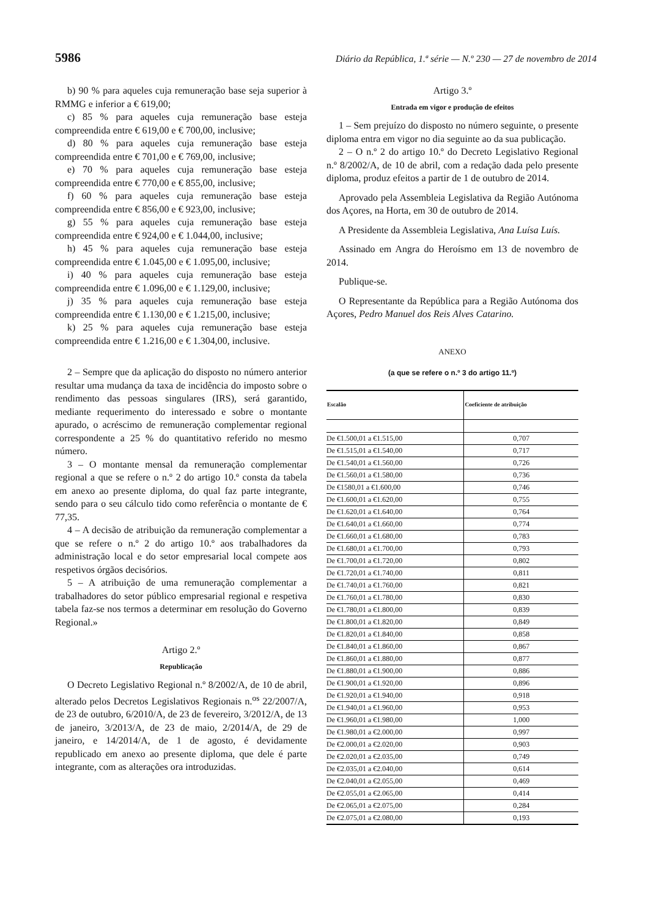5986 Diário da República, 1.ª série — N.º 230 — 27 de novembro de 2014
b) 90 % para aqueles cuja remuneração base seja superior à RMMG e inferior a € 619,00;
c) 85 % para aqueles cuja remuneração base esteja compreendida entre € 619,00 e € 700,00, inclusive;
d) 80 % para aqueles cuja remuneração base esteja compreendida entre € 701,00 e € 769,00, inclusive;
e) 70 % para aqueles cuja remuneração base esteja compreendida entre € 770,00 e € 855,00, inclusive;
f) 60 % para aqueles cuja remuneração base esteja compreendida entre € 856,00 e € 923,00, inclusive;
g) 55 % para aqueles cuja remuneração base esteja compreendida entre € 924,00 e € 1.044,00, inclusive;
h) 45 % para aqueles cuja remuneração base esteja compreendida entre € 1.045,00 e € 1.095,00, inclusive;
i) 40 % para aqueles cuja remuneração base esteja compreendida entre € 1.096,00 e € 1.129,00, inclusive;
j) 35 % para aqueles cuja remuneração base esteja compreendida entre € 1.130,00 e € 1.215,00, inclusive;
k) 25 % para aqueles cuja remuneração base esteja compreendida entre € 1.216,00 e € 1.304,00, inclusive.
2 – Sempre que da aplicação do disposto no número anterior resultar uma mudança da taxa de incidência do imposto sobre o rendimento das pessoas singulares (IRS), será garantido, mediante requerimento do interessado e sobre o montante apurado, o acréscimo de remuneração complementar regional correspondente a 25 % do quantitativo referido no mesmo número.
3 – O montante mensal da remuneração complementar regional a que se refere o n.º 2 do artigo 10.º consta da tabela em anexo ao presente diploma, do qual faz parte integrante, sendo para o seu cálculo tido como referência o montante de € 77,35.
4 – A decisão de atribuição da remuneração complementar a que se refere o n.º 2 do artigo 10.º aos trabalhadores da administração local e do setor empresarial local compete aos respetivos órgãos decisórios.
5 – A atribuição de uma remuneração complementar a trabalhadores do setor público empresarial regional e respetiva tabela faz-se nos termos a determinar em resolução do Governo Regional.»
Artigo 2.º
Republicação
O Decreto Legislativo Regional n.º 8/2002/A, de 10 de abril, alterado pelos Decretos Legislativos Regionais n.<sup>os</sup> 22/2007/A, de 23 de outubro, 6/2010/A, de 23 de fevereiro, 3/2012/A, de 13 de janeiro, 3/2013/A, de 23 de maio, 2/2014/A, de 29 de janeiro, e 14/2014/A, de 1 de agosto, é devidamente republicado em anexo ao presente diploma, que dele é parte integrante, com as alterações ora introduzidas.
Artigo 3.º
Entrada em vigor e produção de efeitos
1 – Sem prejuízo do disposto no número seguinte, o presente diploma entra em vigor no dia seguinte ao da sua publicação.
2 – O n.º 2 do artigo 10.º do Decreto Legislativo Regional n.º 8/2002/A, de 10 de abril, com a redação dada pelo presente diploma, produz efeitos a partir de 1 de outubro de 2014.
Aprovado pela Assembleia Legislativa da Região Autónoma dos Açores, na Horta, em 30 de outubro de 2014.
A Presidente da Assembleia Legislativa, Ana Luísa Luís.
Assinado em Angra do Heroísmo em 13 de novembro de 2014.
Publique-se.
O Representante da República para a Região Autónoma dos Açores, Pedro Manuel dos Reis Alves Catarino.
ANEXO
(a que se refere o n.º 3 do artigo 11.º)
| Escalão | Coeficiente de atribuição |
| --- | --- |
| De €1.500,01 a €1.515,00 | 0,707 |
| De €1.515,01 a €1.540,00 | 0,717 |
| De €1.540,01 a €1.560,00 | 0,726 |
| De €1.560,01 a €1.580,00 | 0,736 |
| De €1580,01 a €1.600,00 | 0,746 |
| De €1.600,01 a €1.620,00 | 0,755 |
| De €1.620,01 a €1.640,00 | 0,764 |
| De €1.640,01 a €1.660,00 | 0,774 |
| De €1.660,01 a €1.680,00 | 0,783 |
| De €1.680,01 a €1.700,00 | 0,793 |
| De €1.700,01 a €1.720,00 | 0,802 |
| De €1.720,01 a €1.740,00 | 0,811 |
| De €1.740,01 a €1.760,00 | 0,821 |
| De €1.760,01 a €1.780,00 | 0,830 |
| De €1.780,01 a €1.800,00 | 0,839 |
| De €1.800,01 a €1.820,00 | 0,849 |
| De €1.820,01 a €1.840,00 | 0,858 |
| De €1.840,01 a €1.860,00 | 0,867 |
| De €1.860,01 a €1.880,00 | 0,877 |
| De €1.880,01 a €1.900,00 | 0,886 |
| De €1.900,01 a €1.920,00 | 0,896 |
| De €1.920,01 a €1.940,00 | 0,918 |
| De €1.940,01 a €1.960,00 | 0,953 |
| De €1.960,01 a €1.980,00 | 1,000 |
| De €1.980,01 a €2.000,00 | 0,997 |
| De €2.000,01 a €2.020,00 | 0,903 |
| De €2.020,01 a €2.035,00 | 0,749 |
| De €2.035,01 a €2.040,00 | 0,614 |
| De €2.040,01 a €2.055,00 | 0,469 |
| De €2.055,01 a €2.065,00 | 0,414 |
| De €2.065,01 a €2.075,00 | 0,284 |
| De €2.075,01 a €2.080,00 | 0,193 |